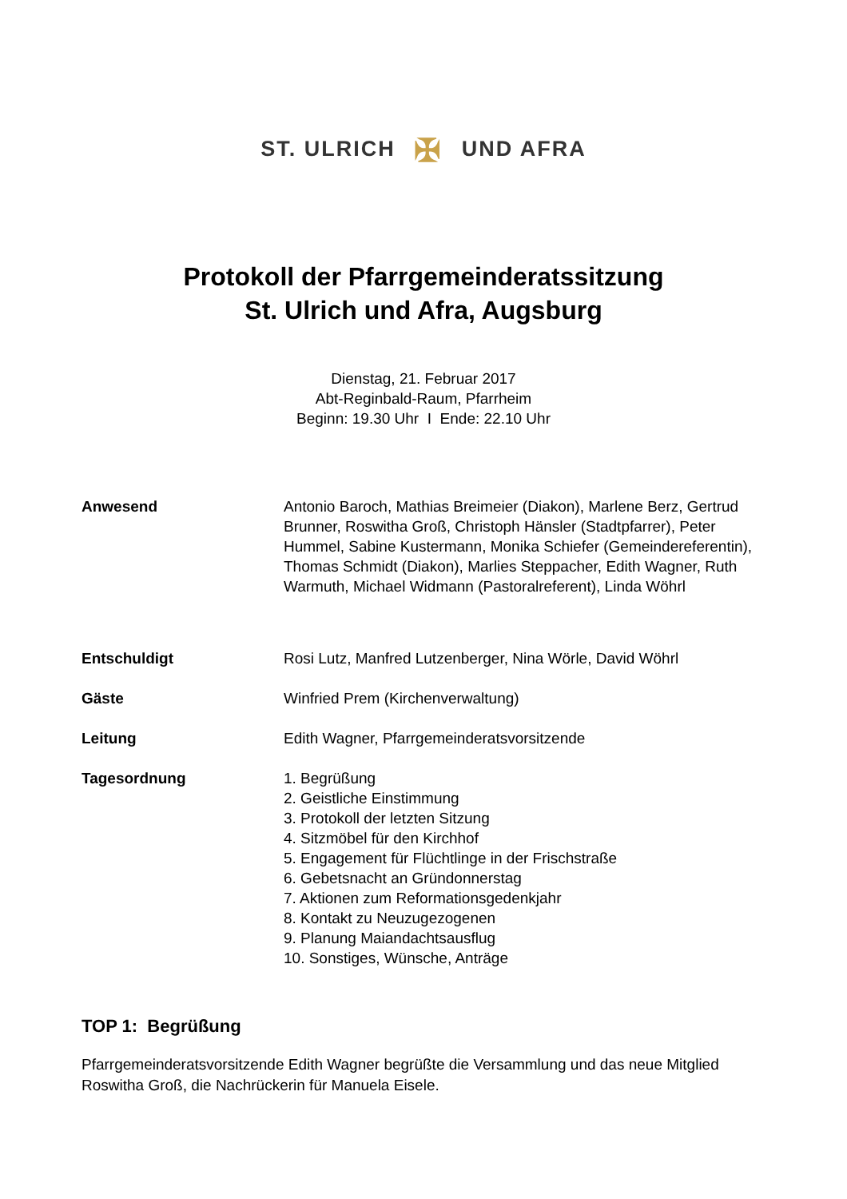ST. ULRICH ✠ UND AFRA
Protokoll der Pfarrgemeinderatssitzung
St. Ulrich und Afra, Augsburg
Dienstag, 21. Februar 2017
Abt-Reginbald-Raum, Pfarrheim
Beginn: 19.30 Uhr I Ende: 22.10 Uhr
Anwesend Antonio Baroch, Mathias Breimeier (Diakon), Marlene Berz, Gertrud Brunner, Roswitha Groß, Christoph Hänsler (Stadtpfarrer), Peter Hummel, Sabine Kustermann, Monika Schiefer (Gemeindereferentin), Thomas Schmidt (Diakon), Marlies Steppacher, Edith Wagner, Ruth Warmuth, Michael Widmann (Pastoralreferent), Linda Wöhrl
Entschuldigt Rosi Lutz, Manfred Lutzenberger, Nina Wörle, David Wöhrl
Gäste Winfried Prem (Kirchenverwaltung)
Leitung Edith Wagner, Pfarrgemeinderatsvorsitzende
Tagesordnung 1. Begrüßung
2. Geistliche Einstimmung
3. Protokoll der letzten Sitzung
4. Sitzmöbel für den Kirchhof
5. Engagement für Flüchtlinge in der Frischstraße
6. Gebetsnacht an Gründonnerstag
7. Aktionen zum Reformationsgedenkjahr
8. Kontakt zu Neuzugezogenen
9. Planung Maiandachtsausflug
10. Sonstiges, Wünsche, Anträge
TOP 1: Begrüßung
Pfarrgemeinderatsvorsitzende Edith Wagner begrüßte die Versammlung und das neue Mitglied Roswitha Groß, die Nachrückerin für Manuela Eisele.